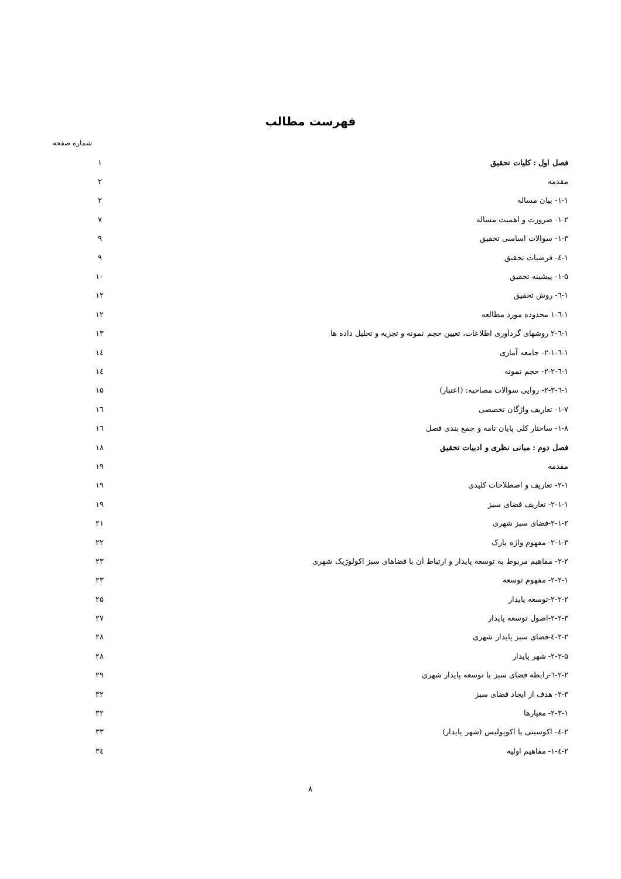فهرست مطالب
شماره صفحه
| فصل اول : کلیات تحقیق | ۱ |
| مقدمه | ۲ |
| ۱-۱- بیان مساله | ۲ |
| ۱-۲- ضرورت و اهمیت مساله | ۷ |
| ۱-۳- سوالات اساسی تحقیق | ۹ |
| ۱-٤- فرضیات تحقیق | ۹ |
| ۱-۵- پیشینه تحقیق | ۱۰ |
| ۱-٦- روش تحقیق | ۱۲ |
| ۱-٦-۱ محدوده مورد مطالعه | ۱۲ |
| ۱-٦-۲ روشهای گردآوری اطلاعات، تعیین حجم نمونه و تجزیه و تحلیل داده ها | ۱۳ |
| ۱-٦-۲-۱- جامعه آماری | ۱٤ |
| ۱-٦-۲-۲- حجم نمونه | ۱٤ |
| ۱-٦-۲-۳- روایی سوالات مصاحبه: (اعتبار) | ۱۵ |
| ۱-۷- تعاریف واژگان تخصصی | ۱٦ |
| ۱-۸- ساختار کلی پایان نامه و جمع بندی فصل | ۱٦ |
| فصل دوم : مبانی نظری و ادبیات تحقیق | ۱۸ |
| مقدمه | ۱۹ |
| ۲-۱- تعاریف و اصطلاحات کلیدی | ۱۹ |
| ۲-۱-۱- تعاریف فضای سبز | ۱۹ |
| ۲-۱-۲-فضای سبز شهری | ۲۱ |
| ۲-۱-۳- مفهوم واژه پارک | ۲۲ |
| ۲-۲- مفاهیم مربوط به توسعه پایدار و ارتباط آن با فضاهای سبز اکولوژیک شهری | ۲۳ |
| ۲-۲-۱- مفهوم توسعه | ۲۳ |
| ۲-۲-۲-توسعه پایدار | ۲۵ |
| ۲-۲-۳-اصول توسعه پایدار | ۲۷ |
| ۲-۲-٤-فضای سبز پایدار شهری | ۲۸ |
| ۲-۲-۵- شهر پایدار | ۲۸ |
| ۲-۲-٦-رابطه فضای سبز با توسعه پایدار شهری | ۲۹ |
| ۲-۳- هدف از ایجاد فضای سبز | ۳۲ |
| ۲-۳-۱- معیارها | ۳۲ |
| ۲-٤- اکوسیتی یا اکوپولیس (شهر پایدار) | ۳۳ |
| ۲-٤-۱- مفاهیم اولیه | ۳٤ |
۸